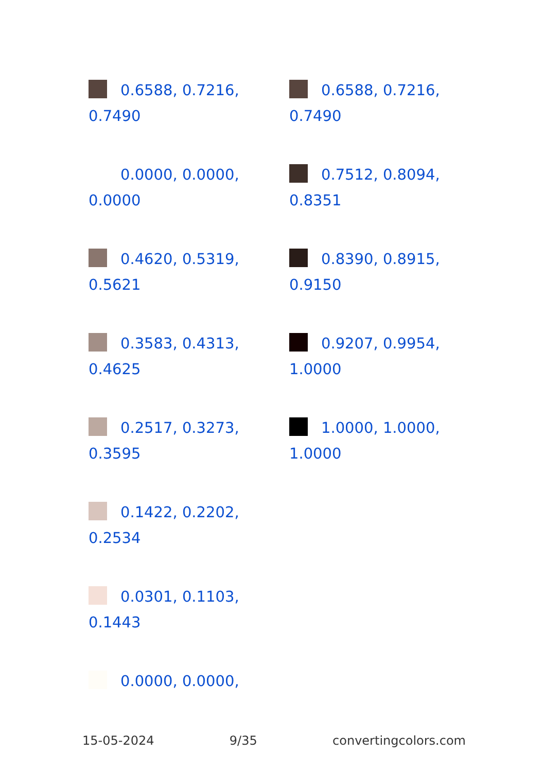0.6588, 0.7216, 0.7490
0.0000, 0.0000, 0.0000
0.4620, 0.5319, 0.5621
0.3583, 0.4313, 0.4625
0.2517, 0.3273, 0.3595
0.1422, 0.2202, 0.2534
0.0301, 0.1103, 0.1443
0.0000, 0.0000,
0.6588, 0.7216, 0.7490
0.7512, 0.8094, 0.8351
0.8390, 0.8915, 0.9150
0.9207, 0.9954, 1.0000
1.0000, 1.0000, 1.0000
15-05-2024 9/35 convertingcolors.com